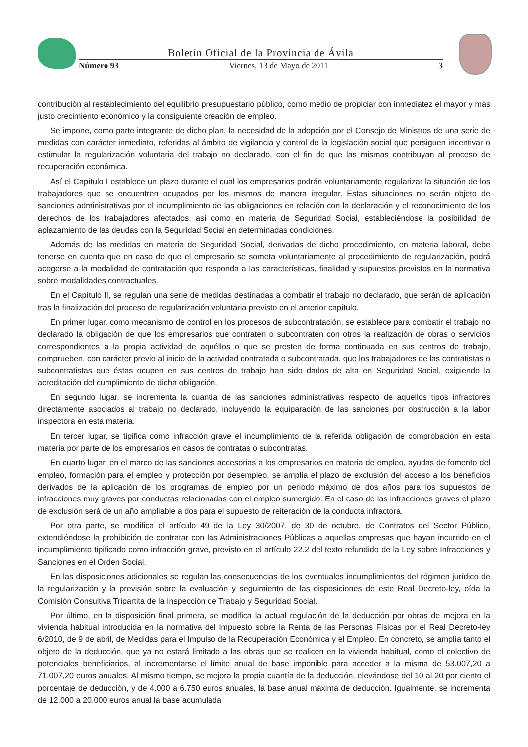Boletín Oficial de la Provincia de Ávila
Número 93 Viernes, 13 de Mayo de 2011 3
contribución al restablecimiento del equilibrio presupuestario público, como medio de propiciar con inmediatez el mayor y más justo crecimiento económico y la consiguiente creación de empleo.
Se impone, como parte integrante de dicho plan, la necesidad de la adopción por el Consejo de Ministros de una serie de medidas con carácter inmediato, referidas al ámbito de vigilancia y control de la legislación social que persiguen incentivar o estimular la regularización voluntaria del trabajo no declarado, con el fin de que las mismas contribuyan al proceso de recuperación económica.
Así el Capítulo I establece un plazo durante el cual los empresarios podrán voluntariamente regularizar la situación de los trabajadores que se encuentren ocupados por los mismos de manera irregular. Estas situaciones no serán objeto de sanciones administrativas por el incumplimiento de las obligaciones en relación con la declaración y el reconocimiento de los derechos de los trabajadores afectados, así como en materia de Seguridad Social, estableciéndose la posibilidad de aplazamiento de las deudas con la Seguridad Social en determinadas condiciones.
Además de las medidas en materia de Seguridad Social, derivadas de dicho procedimiento, en materia laboral, debe tenerse en cuenta que en caso de que el empresario se someta voluntariamente al procedimiento de regularización, podrá acogerse a la modalidad de contratación que responda a las características, finalidad y supuestos previstos en la normativa sobre modalidades contractuales.
En el Capítulo II, se regulan una serie de medidas destinadas a combatir el trabajo no declarado, que serán de aplicación tras la finalización del proceso de regularización voluntaria previsto en el anterior capítulo.
En primer lugar, como mecanismo de control en los procesos de subcontratación, se establece para combatir el trabajo no declarado la obligación de que los empresarios que contraten o subcontraten con otros la realización de obras o servicios correspondientes a la propia actividad de aquéllos o que se presten de forma continuada en sus centros de trabajo, comprueben, con carácter previo al inicio de la actividad contratada o subcontratada, que los trabajadores de las contratistas o subcontratistas que éstas ocupen en sus centros de trabajo han sido dados de alta en Seguridad Social, exigiendo la acreditación del cumplimiento de dicha obligación.
En segundo lugar, se incrementa la cuantía de las sanciones administrativas respecto de aquellos tipos infractores directamente asociados al trabajo no declarado, incluyendo la equiparación de las sanciones por obstrucción a la labor inspectora en esta materia.
En tercer lugar, se tipifica como infracción grave el incumplimiento de la referida obligación de comprobación en esta materia por parte de los empresarios en casos de contratas o subcontratas.
En cuarto lugar, en el marco de las sanciones accesorias a los empresarios en materia de empleo, ayudas de fomento del empleo, formación para el empleo y protección por desempleo, se amplía el plazo de exclusión del acceso a los beneficios derivados de la aplicación de los programas de empleo por un período máximo de dos años para los supuestos de infracciones muy graves por conductas relacionadas con el empleo sumergido. En el caso de las infracciones graves el plazo de exclusión será de un año ampliable a dos para el supuesto de reiteración de la conducta infractora.
Por otra parte, se modifica el artículo 49 de la Ley 30/2007, de 30 de octubre, de Contratos del Sector Público, extendiéndose la prohibición de contratar con las Administraciones Públicas a aquellas empresas que hayan incurrido en el incumplimiento tipificado como infracción grave, previsto en el artículo 22.2 del texto refundido de la Ley sobre Infracciones y Sanciones en el Orden Social.
En las disposiciones adicionales se regulan las consecuencias de los eventuales incumplimientos del régimen jurídico de la regularización y la previsión sobre la evaluación y seguimiento de las disposiciones de este Real Decreto-ley, oída la Comisión Consultiva Tripartita de la Inspección de Trabajo y Seguridad Social.
Por último, en la disposición final primera, se modifica la actual regulación de la deducción por obras de mejora en la vivienda habitual introducida en la normativa del Impuesto sobre la Renta de las Personas Físicas por el Real Decreto-ley 6/2010, de 9 de abril, de Medidas para el Impulso de la Recuperación Económica y el Empleo. En concreto, se amplía tanto el objeto de la deducción, que ya no estará limitado a las obras que se realicen en la vivienda habitual, como el colectivo de potenciales beneficiarios, al incrementarse el límite anual de base imponible para acceder a la misma de 53.007,20 a 71.007,20 euros anuales. Al mismo tiempo, se mejora la propia cuantía de la deducción, elevándose del 10 al 20 por ciento el porcentaje de deducción, y de 4.000 a 6.750 euros anuales, la base anual máxima de deducción. Igualmente, se incrementa de 12.000 a 20.000 euros anual la base acumulada